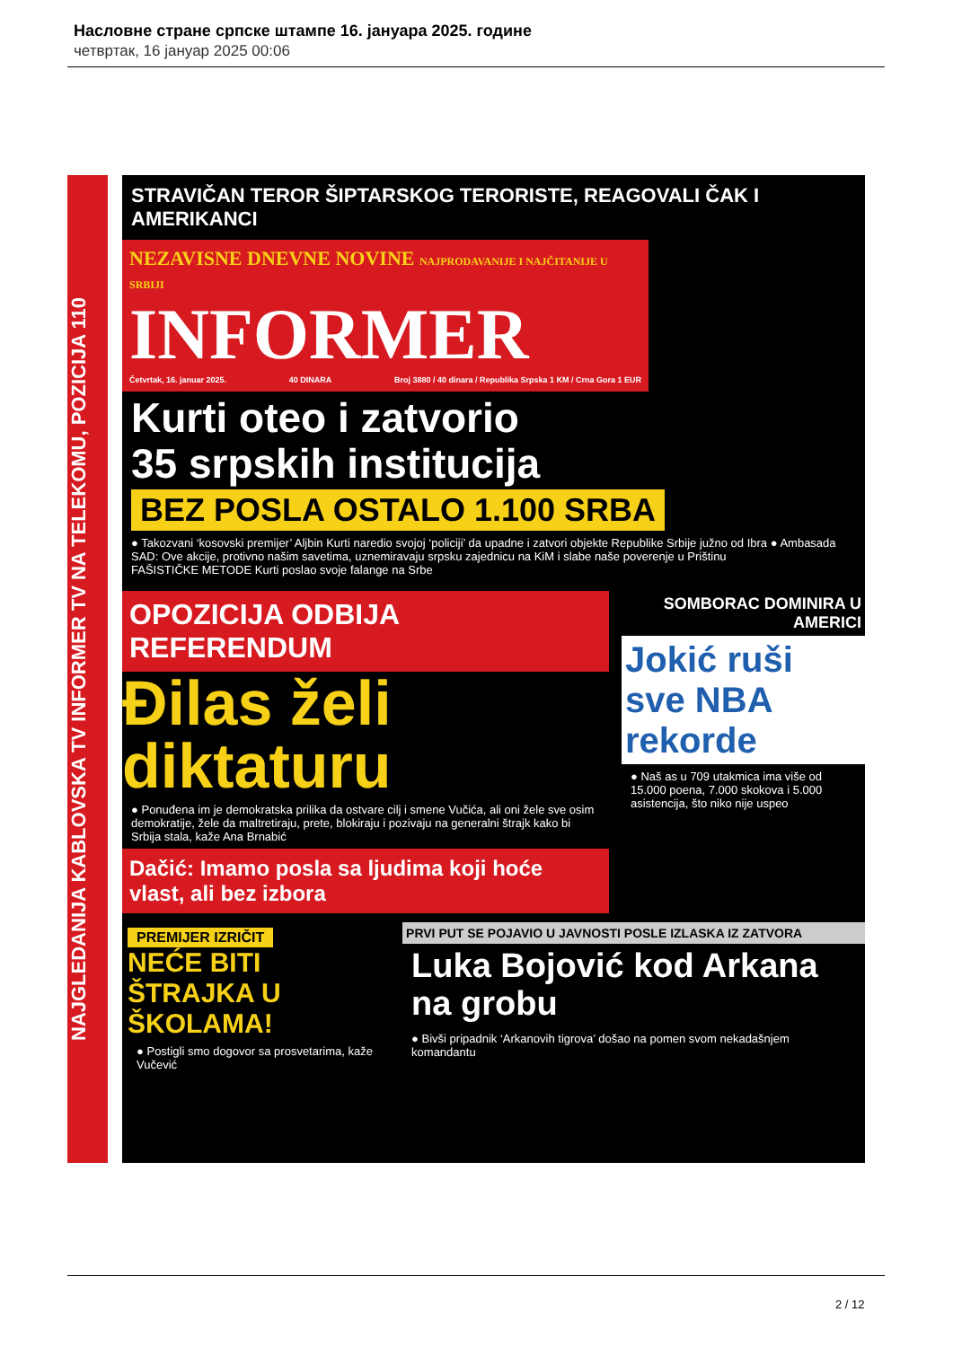Насловне стране српске штампе 16. јануара 2025. године
четвртак, 16 јануар 2025 00:06
NAJGLEDANIJA KABLOVSKA TV INFORMER TV NA TELEKOMU, POZICIJA 110
STRAVIČAN TEROR ŠIPTARSKOG TERORISTE, REAGOVALI ČAK I AMERIKANCI
NEZAVISNE DNEVNE NOVINE NAJPRODAVANIJE I NAJČITANIJE U SRBIJI
INFORMER
Četvrtak, 16. januar 2025. 40 DINARA Broj 3880 / 40 dinara / Republika Srpska 1 KM / Crna Gora 1 EUR
Kurti oteo i zatvorio
35 srpskih institucija
BEZ POSLA OSTALO 1.100 SRBA
● Takozvani ‘kosovski premijer’ Aljbin Kurti naredio svojoj ‘policiji’ da upadne i zatvori objekte Republike Srbije južno od Ibra ● Ambasada SAD: Ove akcije, protivno našim savetima, uznemiravaju srpsku zajednicu na KiM i slabe naše poverenje u Prištinu
FAŠISTIČKE METODE Kurti poslao svoje falange na Srbe
OPOZICIJA ODBIJA REFERENDUM
Đilas želi diktaturu
● Ponuđena im je demokratska prilika da ostvare cilj i smene Vučića, ali oni žele sve osim demokratije, žele da maltretiraju, prete, blokiraju i pozivaju na generalni štrajk kako bi Srbija stala, kaže Ana Brnabić
Dačić: Imamo posla sa ljudima koji hoće vlast, ali bez izbora
SOMBORAC DOMINIRA U AMERICI
Jokić ruši sve NBA rekorde
● Naš as u 709 utakmica ima više od 15.000 poena, 7.000 skokova i 5.000 asistencija, što niko nije uspeo
PREMIJER IZRIČIT
NEĆE BITI ŠTRAJKA U ŠKOLAMA!
● Postigli smo dogovor sa prosvetarima, kaže Vučević
PRVI PUT SE POJAVIO U JAVNOSTI POSLE IZLASKA IZ ZATVORA
Luka Bojović kod Arkana na grobu
● Bivši pripadnik ‘Arkanovih tigrova’ došao na pomen svom nekadašnjem komandantu
2 / 12